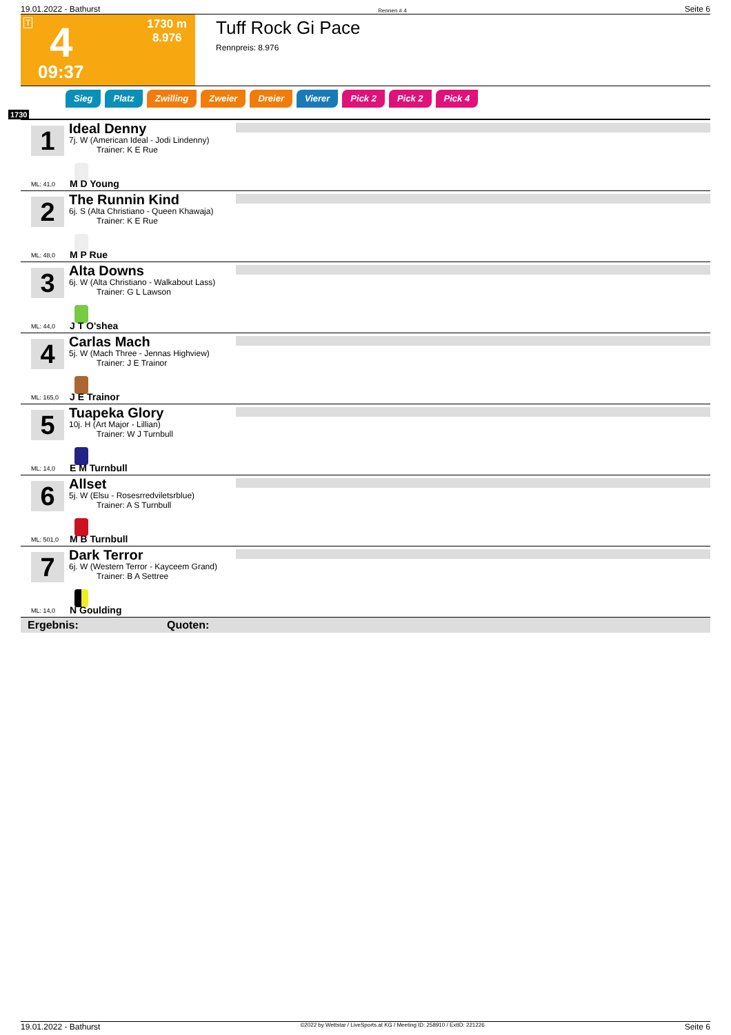19.01.2022 - Bathurst Rennen # 4 Seite 6
T 4
1730 m
8.976
09:37
Tuff Rock Gi Pace
Rennpreis: 8.976
Sieg Platz Zwilling Zweier Dreier Vierer Pick 2 Pick 2 Pick 4
1730
1
ML: 41,0
Ideal Denny
7j. W (American Ideal - Jodi Lindenny)
Trainer: K E Rue
M D Young
2
ML: 48,0
The Runnin Kind
6j. S (Alta Christiano - Queen Khawaja)
Trainer: K E Rue
M P Rue
3
ML: 44,0
Alta Downs
6j. W (Alta Christiano - Walkabout Lass)
Trainer: G L Lawson
J T O'shea
4
ML: 165,0
Carlas Mach
5j. W (Mach Three - Jennas Highview)
Trainer: J E Trainor
J E Trainor
5
ML: 14,0
Tuapeka Glory
10j. H (Art Major - Lillian)
Trainer: W J Turnbull
E M Turnbull
6
ML: 501,0
Allset
5j. W (Elsu - Rosesrredviletsrblue)
Trainer: A S Turnbull
M B Turnbull
7
ML: 14,0
Dark Terror
6j. W (Western Terror - Kayceem Grand)
Trainer: B A Settree
N Goulding
Ergebnis: Quoten:
19.01.2022 - Bathurst ©2022 by Wettstar / LiveSports.at KG / Meeting ID: 258910 / ExtID: 221226 Seite 6